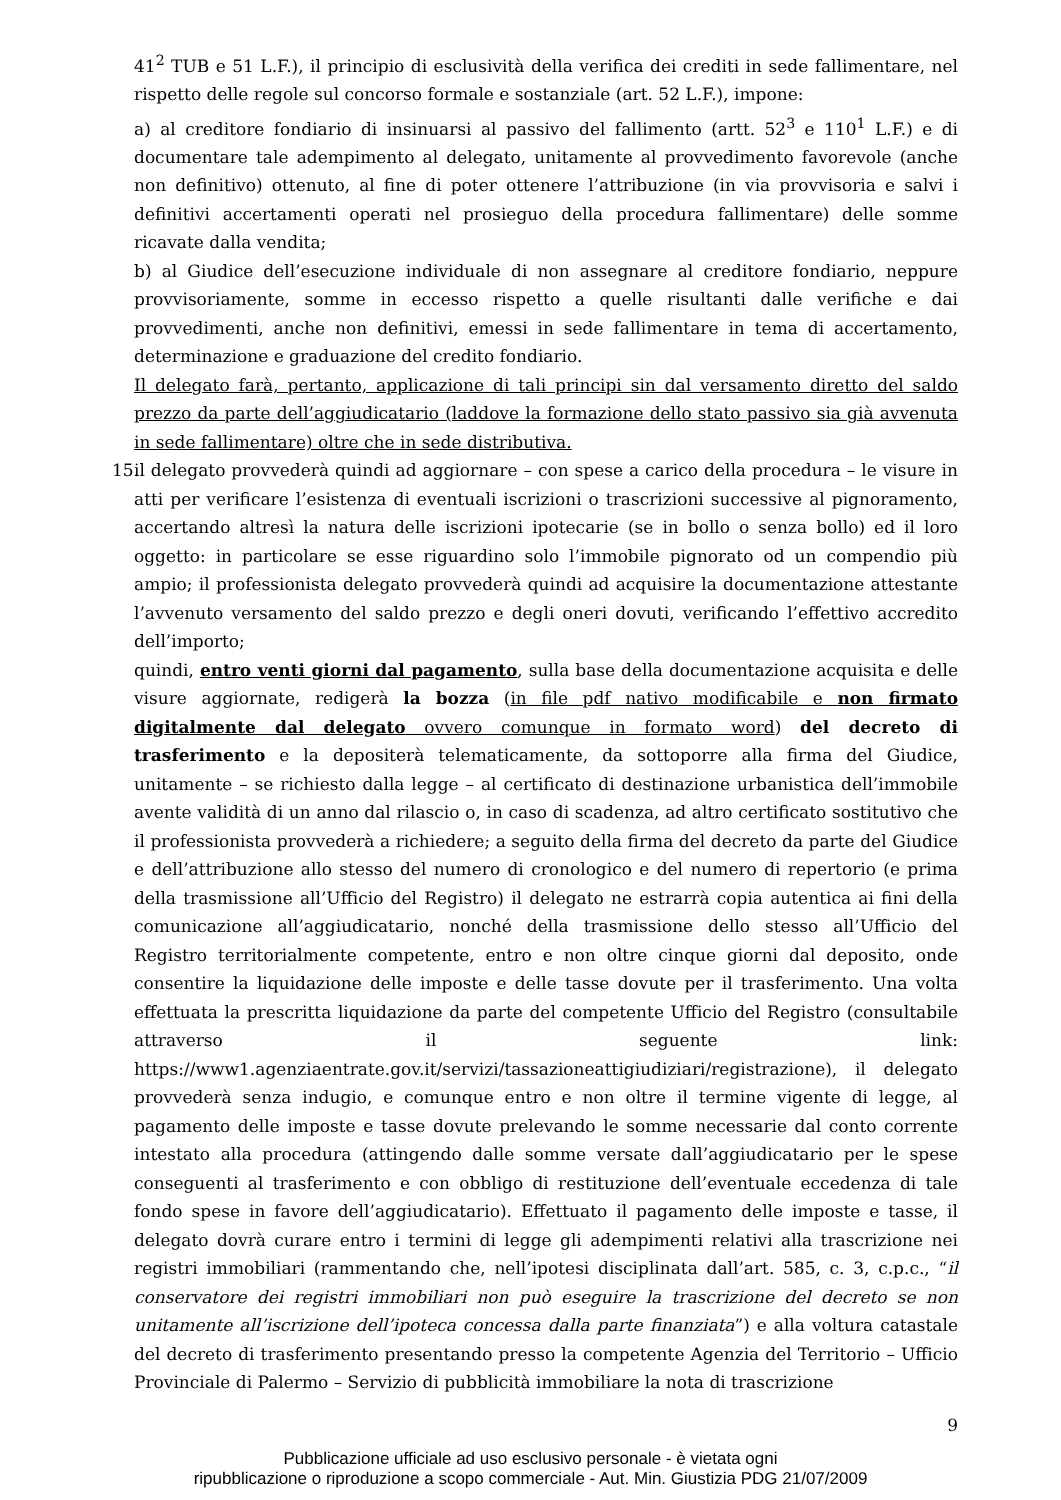41<sup>2</sup> TUB e 51 L.F.), il principio di esclusività della verifica dei crediti in sede fallimentare, nel rispetto delle regole sul concorso formale e sostanziale (art. 52 L.F.), impone:
a) al creditore fondiario di insinuarsi al passivo del fallimento (artt. 52<sup>3</sup> e 110<sup>1</sup> L.F.) e di documentare tale adempimento al delegato, unitamente al provvedimento favorevole (anche non definitivo) ottenuto, al fine di poter ottenere l’attribuzione (in via provvisoria e salvi i definitivi accertamenti operati nel prosieguo della procedura fallimentare) delle somme ricavate dalla vendita;
b) al Giudice dell’esecuzione individuale di non assegnare al creditore fondiario, neppure provvisoriamente, somme in eccesso rispetto a quelle risultanti dalle verifiche e dai provvedimenti, anche non definitivi, emessi in sede fallimentare in tema di accertamento, determinazione e graduazione del credito fondiario.
Il delegato farà, pertanto, applicazione di tali principi sin dal versamento diretto del saldo prezzo da parte dell’aggiudicatario (laddove la formazione dello stato passivo sia già avvenuta in sede fallimentare) oltre che in sede distributiva.
15.
il delegato provvederà quindi ad aggiornare – con spese a carico della procedura – le visure in atti per verificare l’esistenza di eventuali iscrizioni o trascrizioni successive al pignoramento, accertando altresì la natura delle iscrizioni ipotecarie (se in bollo o senza bollo) ed il loro oggetto: in particolare se esse riguardino solo l’immobile pignorato od un compendio più ampio; il professionista delegato provvederà quindi ad acquisire la documentazione attestante l’avvenuto versamento del saldo prezzo e degli oneri dovuti, verificando l’effettivo accredito dell’importo;
quindi, entro venti giorni dal pagamento, sulla base della documentazione acquisita e delle visure aggiornate, redigerà la bozza (in file pdf nativo modificabile e non firmato digitalmente dal delegato ovvero comunque in formato word) del decreto di trasferimento e la depositerà telematicamente, da sottoporre alla firma del Giudice, unitamente – se richiesto dalla legge – al certificato di destinazione urbanistica dell’immobile avente validità di un anno dal rilascio o, in caso di scadenza, ad altro certificato sostitutivo che il professionista provvederà a richiedere; a seguito della firma del decreto da parte del Giudice e dell’attribuzione allo stesso del numero di cronologico e del numero di repertorio (e prima della trasmissione all’Ufficio del Registro) il delegato ne estrarrà copia autentica ai fini della comunicazione all’aggiudicatario, nonché della trasmissione dello stesso all’Ufficio del Registro territorialmente competente, entro e non oltre cinque giorni dal deposito, onde consentire la liquidazione delle imposte e delle tasse dovute per il trasferimento. Una volta effettuata la prescritta liquidazione da parte del competente Ufficio del Registro (consultabile attraverso il seguente link: https://www1.agenziaentrate.gov.it/servizi/tassazioneattigiudiziari/registrazione), il delegato provvederà senza indugio, e comunque entro e non oltre il termine vigente di legge, al pagamento delle imposte e tasse dovute prelevando le somme necessarie dal conto corrente intestato alla procedura (attingendo dalle somme versate dall’aggiudicatario per le spese conseguenti al trasferimento e con obbligo di restituzione dell’eventuale eccedenza di tale fondo spese in favore dell’aggiudicatario). Effettuato il pagamento delle imposte e tasse, il delegato dovrà curare entro i termini di legge gli adempimenti relativi alla trascrizione nei registri immobiliari (rammentando che, nell’ipotesi disciplinata dall’art. 585, c. 3, c.p.c., “il conservatore dei registri immobiliari non può eseguire la trascrizione del decreto se non unitamente all’iscrizione dell’ipoteca concessa dalla parte finanziata”) e alla voltura catastale del decreto di trasferimento presentando presso la competente Agenzia del Territorio – Ufficio Provinciale di Palermo – Servizio di pubblicità immobiliare la nota di trascrizione
9
Pubblicazione ufficiale ad uso esclusivo personale - è vietata ogni
ripubblicazione o riproduzione a scopo commerciale - Aut. Min. Giustizia PDG 21/07/2009